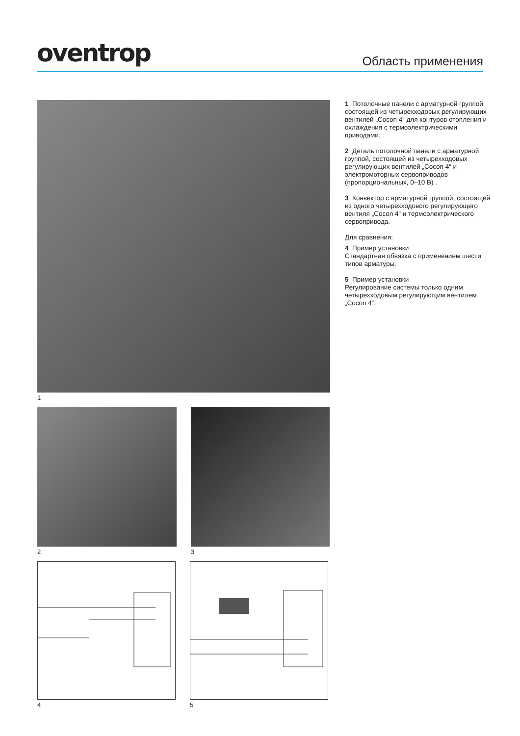oventrop
Область применения
1
2 3
4 5
1 Потолочные панели с арматурной группой, состоящей из четырехходовых регулирующих вентилей „Cocon 4“ для контуров отопления и охлаждения с термоэлектрическими приводами.
2 Деталь потолочной панели с арматурной группой, состоящей из четырехходовых регулирующих вентилей „Cocon 4“ и электромоторных сервоприводов (пропорциональных, 0–10 В) .
3 Конвектор с арматурной группой, состоящей из одного четырехходового регулирующего вентиля „Cocon 4“ и термоэлектрического сервопривода.
Для сравнения:
4 Пример установки
Стандартная обвязка с применением шести типов арматуры.
5 Пример установки
Регулирование системы только одним четырехходовым регулирующим вентилем „Cocon 4“.